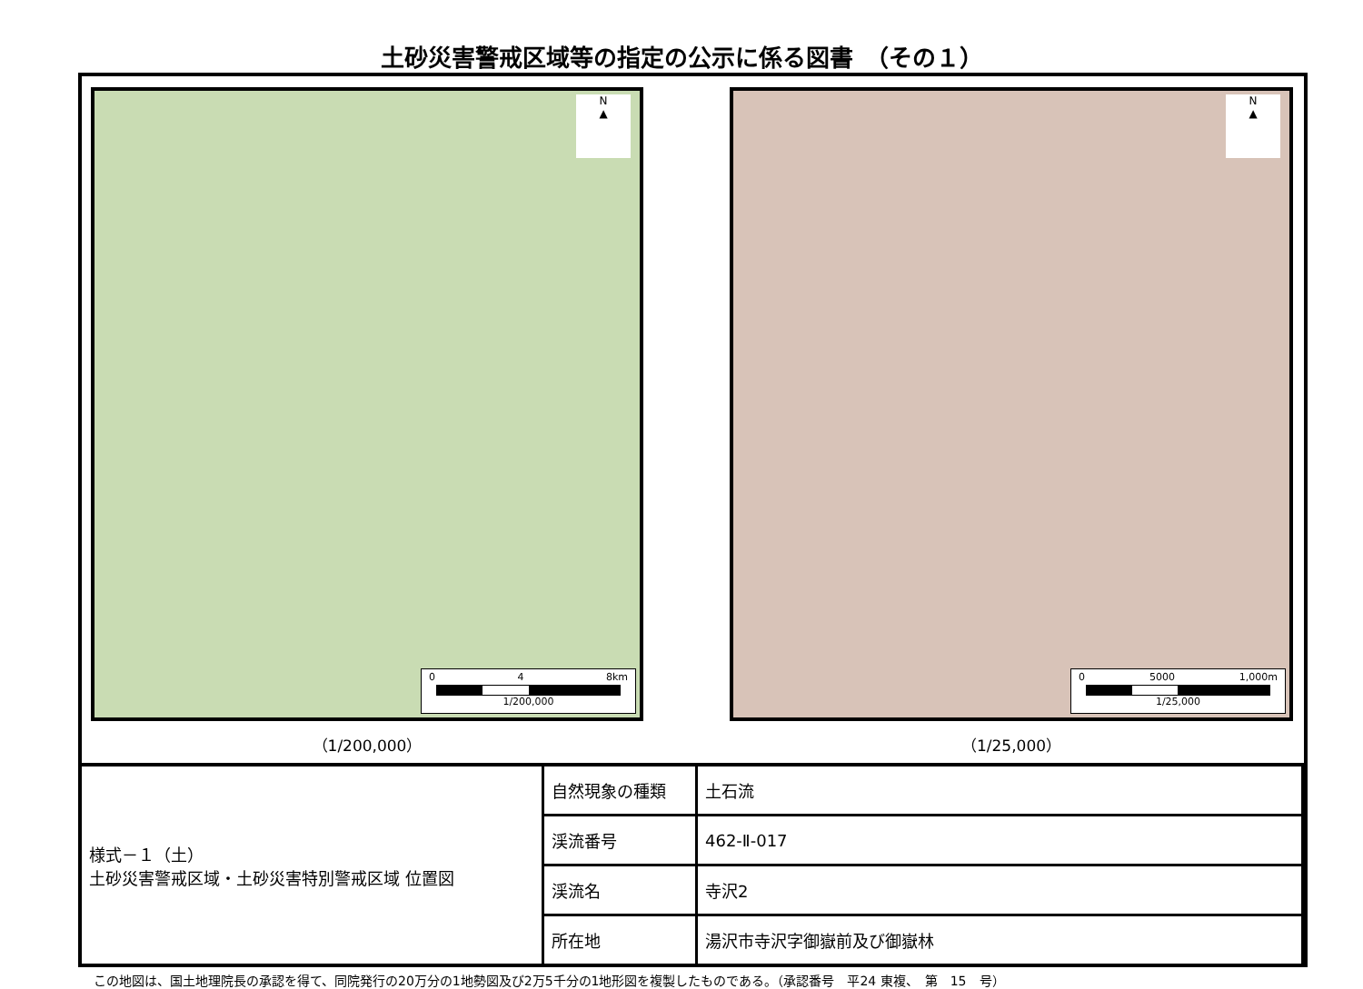土砂災害警戒区域等の指定の公示に係る図書　（その１）
N
▲
0 4 8km
1/200,000
（1/200,000）
N
▲
0 5000 1,000m
1/25,000
（1/25,000）
| 様式－１（土） 土砂災害警戒区域・土砂災害特別警戒区域 位置図 | 自然現象の種類 | 土石流 |
| | 渓流番号 | 462-Ⅱ-017 |
| | 渓流名 | 寺沢2 |
| | 所在地 | 湯沢市寺沢字御嶽前及び御嶽林 |
この地図は、国土地理院長の承認を得て、同院発行の20万分の1地勢図及び2万5千分の1地形図を複製したものである。（承認番号　平24 東複、　第　15　号）